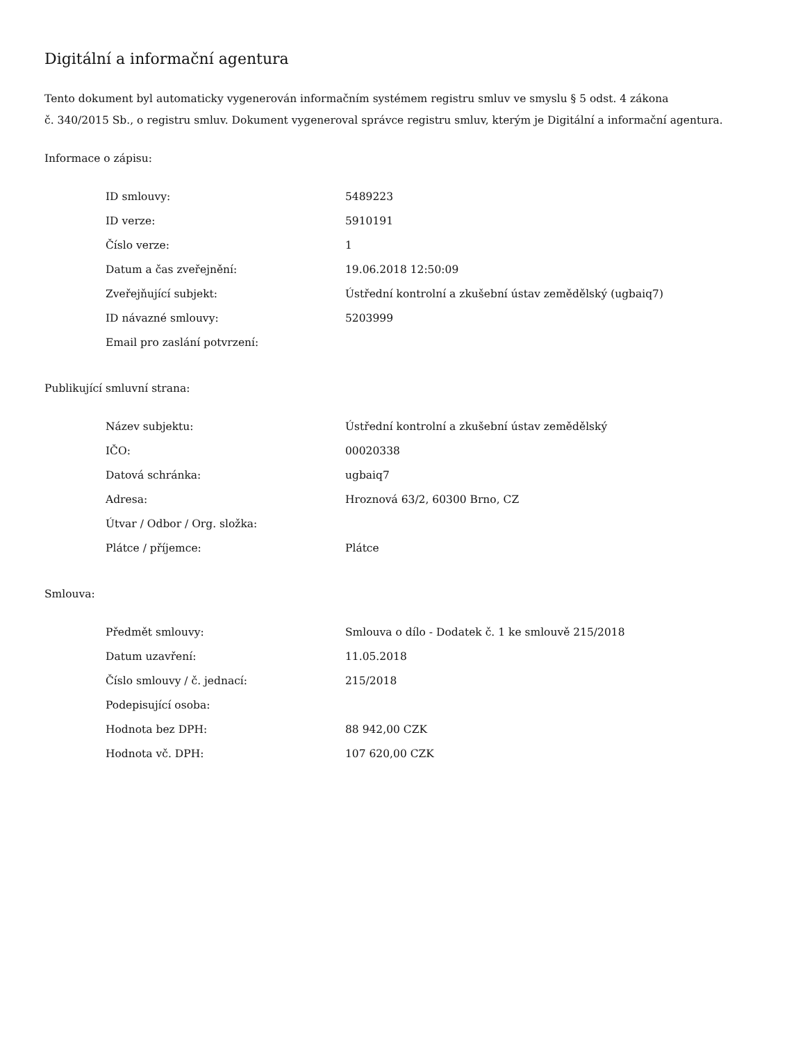Digitální a informační agentura
Tento dokument byl automaticky vygenerován informačním systémem registru smluv ve smyslu § 5 odst. 4 zákona
č. 340/2015 Sb., o registru smluv. Dokument vygeneroval správce registru smluv, kterým je Digitální a informační agentura.
Informace o zápisu:
| ID smlouvy: | 5489223 |
| ID verze: | 5910191 |
| Číslo verze: | 1 |
| Datum a čas zveřejnění: | 19.06.2018 12:50:09 |
| Zveřejňující subjekt: | Ústřední kontrolní a zkušební ústav zemědělský (ugbaiq7) |
| ID návazné smlouvy: | 5203999 |
| Email pro zaslání potvrzení: | |
Publikující smluvní strana:
| Název subjektu: | Ústřední kontrolní a zkušební ústav zemědělský |
| IČO: | 00020338 |
| Datová schránka: | ugbaiq7 |
| Adresa: | Hroznová 63/2, 60300 Brno, CZ |
| Útvar / Odbor / Org. složka: | |
| Plátce / příjemce: | Plátce |
Smlouva:
| Předmět smlouvy: | Smlouva o dílo - Dodatek č. 1 ke smlouvě 215/2018 |
| Datum uzavření: | 11.05.2018 |
| Číslo smlouvy / č. jednací: | 215/2018 |
| Podepisující osoba: | |
| Hodnota bez DPH: | 88 942,00 CZK |
| Hodnota vč. DPH: | 107 620,00 CZK |